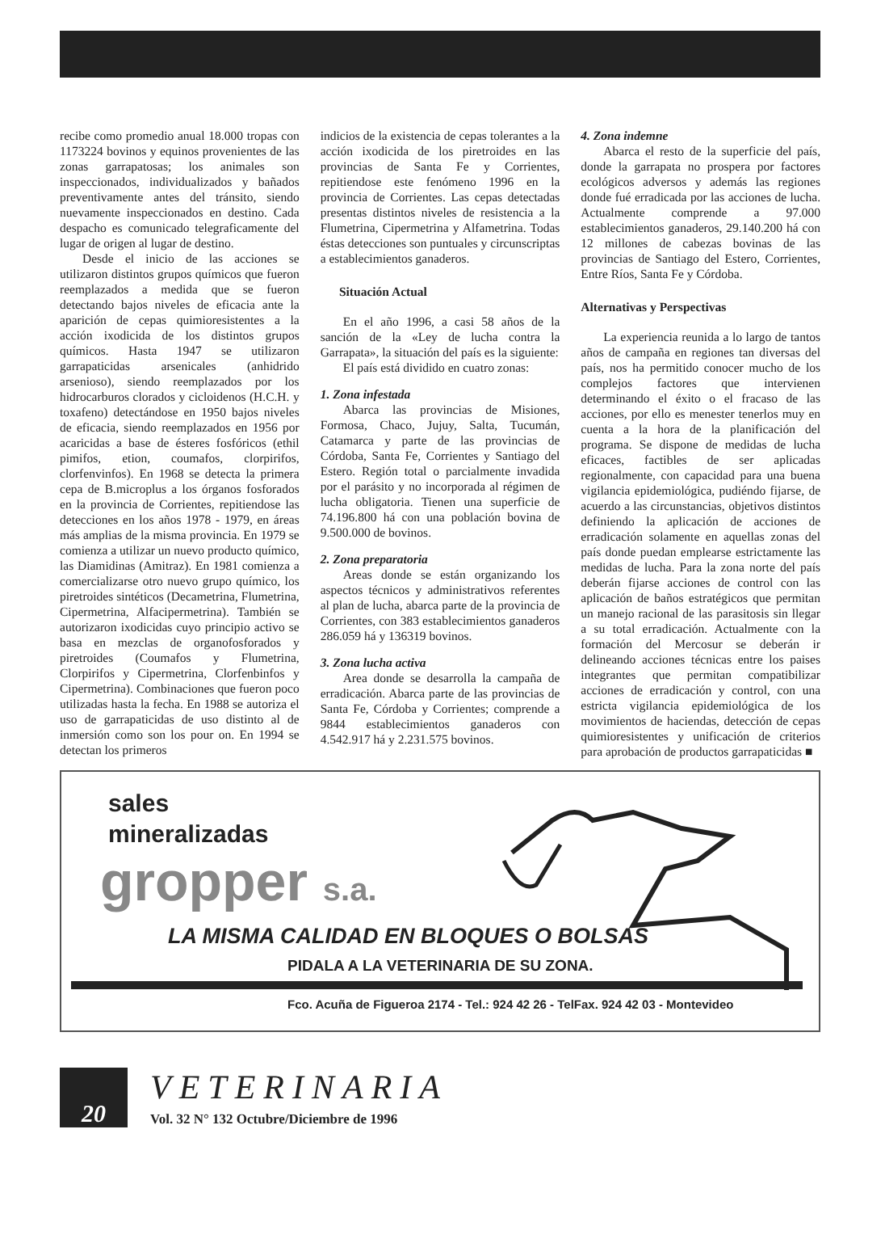recibe como promedio anual 18.000 tropas con 1173224 bovinos y equinos provenientes de las zonas garrapatosas; los animales son inspeccionados, individualizados y bañados preventivamente antes del tránsito, siendo nuevamente inspeccionados en destino. Cada despacho es comunicado telegraficamente del lugar de origen al lugar de destino.
Desde el inicio de las acciones se utilizaron distintos grupos químicos que fueron reemplazados a medida que se fueron detectando bajos niveles de eficacia ante la aparición de cepas quimioresistentes a la acción ixodicida de los distintos grupos químicos. Hasta 1947 se utilizaron garrapaticidas arsenicales (anhidrido arsenioso), siendo reemplazados por los hidrocarburos clorados y cicloidenos (H.C.H. y toxafeno) detectándose en 1950 bajos niveles de eficacia, siendo reemplazados en 1956 por acaricidas a base de ésteres fosfóricos (ethil pimifos, etion, coumafos, clorpirifos, clorfenvinfos). En 1968 se detecta la primera cepa de B.microplus a los órganos fosforados en la provincia de Corrientes, repitiendose las detecciones en los años 1978 - 1979, en áreas más amplias de la misma provincia. En 1979 se comienza a utilizar un nuevo producto químico, las Diamidinas (Amitraz). En 1981 comienza a comercializarse otro nuevo grupo químico, los piretroides sintéticos (Decametrina, Flumetrina, Cipermetrina, Alfacipermetrina). También se autorizaron ixodicidas cuyo principio activo se basa en mezclas de organofosforados y piretroides (Coumafos y Flumetrina, Clorpirifos y Cipermetrina, Clorfenbinfos y Cipermetrina). Combinaciones que fueron poco utilizadas hasta la fecha. En 1988 se autoriza el uso de garrapaticidas de uso distinto al de inmersión como son los pour on. En 1994 se detectan los primeros
indicios de la existencia de cepas tolerantes a la acción ixodicida de los piretroides en las provincias de Santa Fe y Corrientes, repitiendose este fenómeno 1996 en la provincia de Corrientes. Las cepas detectadas presentas distintos niveles de resistencia a la Flumetrina, Cipermetrina y Alfametrina. Todas éstas detecciones son puntuales y circunscriptas a establecimientos ganaderos.
Situación Actual
En el año 1996, a casi 58 años de la sanción de la «Ley de lucha contra la Garrapata», la situación del país es la siguiente:
El país está dividido en cuatro zonas:
1. Zona infestada
Abarca las provincias de Misiones, Formosa, Chaco, Jujuy, Salta, Tucumán, Catamarca y parte de las provincias de Córdoba, Santa Fe, Corrientes y Santiago del Estero. Región total o parcialmente invadida por el parásito y no incorporada al régimen de lucha obligatoria. Tienen una superficie de 74.196.800 há con una población bovina de 9.500.000 de bovinos.
2. Zona preparatoria
Areas donde se están organizando los aspectos técnicos y administrativos referentes al plan de lucha, abarca parte de la provincia de Corrientes, con 383 establecimientos ganaderos 286.059 há y 136319 bovinos.
3. Zona lucha activa
Area donde se desarrolla la campaña de erradicación. Abarca parte de las provincias de Santa Fe, Córdoba y Corrientes; comprende a 9844 establecimientos ganaderos con 4.542.917 há y 2.231.575 bovinos.
4. Zona indemne
Abarca el resto de la superficie del país, donde la garrapata no prospera por factores ecológicos adversos y además las regiones donde fué erradicada por las acciones de lucha. Actualmente comprende a 97.000 establecimientos ganaderos, 29.140.200 há con 12 millones de cabezas bovinas de las provincias de Santiago del Estero, Corrientes, Entre Ríos, Santa Fe y Córdoba.
Alternativas y Perspectivas
La experiencia reunida a lo largo de tantos años de campaña en regiones tan diversas del país, nos ha permitido conocer mucho de los complejos factores que intervienen determinando el éxito o el fracaso de las acciones, por ello es menester tenerlos muy en cuenta a la hora de la planificación del programa. Se dispone de medidas de lucha eficaces, factibles de ser aplicadas regionalmente, con capacidad para una buena vigilancia epidemiológica, pudiéndo fijarse, de acuerdo a las circunstancias, objetivos distintos definiendo la aplicación de acciones de erradicación solamente en aquellas zonas del país donde puedan emplearse estrictamente las medidas de lucha. Para la zona norte del país deberán fijarse acciones de control con las aplicación de baños estratégicos que permitan un manejo racional de las parasitosis sin llegar a su total erradicación. Actualmente con la formación del Mercosur se deberán ir delineando acciones técnicas entre los paises integrantes que permitan compatibilizar acciones de erradicación y control, con una estricta vigilancia epidemiológica de los movimientos de haciendas, detección de cepas quimioresistentes y unificación de criterios para aprobación de productos garrapaticidas ■
sales
mineralizadas
gropper s.a.
LA MISMA CALIDAD EN BLOQUES O BOLSAS
PIDALA A LA VETERINARIA DE SU ZONA.
Fco. Acuña de Figueroa 2174 - Tel.: 924 42 26 - TelFax. 924 42 03 - Montevideo
20
VETERINARIA
Vol. 32 N° 132 Octubre/Diciembre de 1996